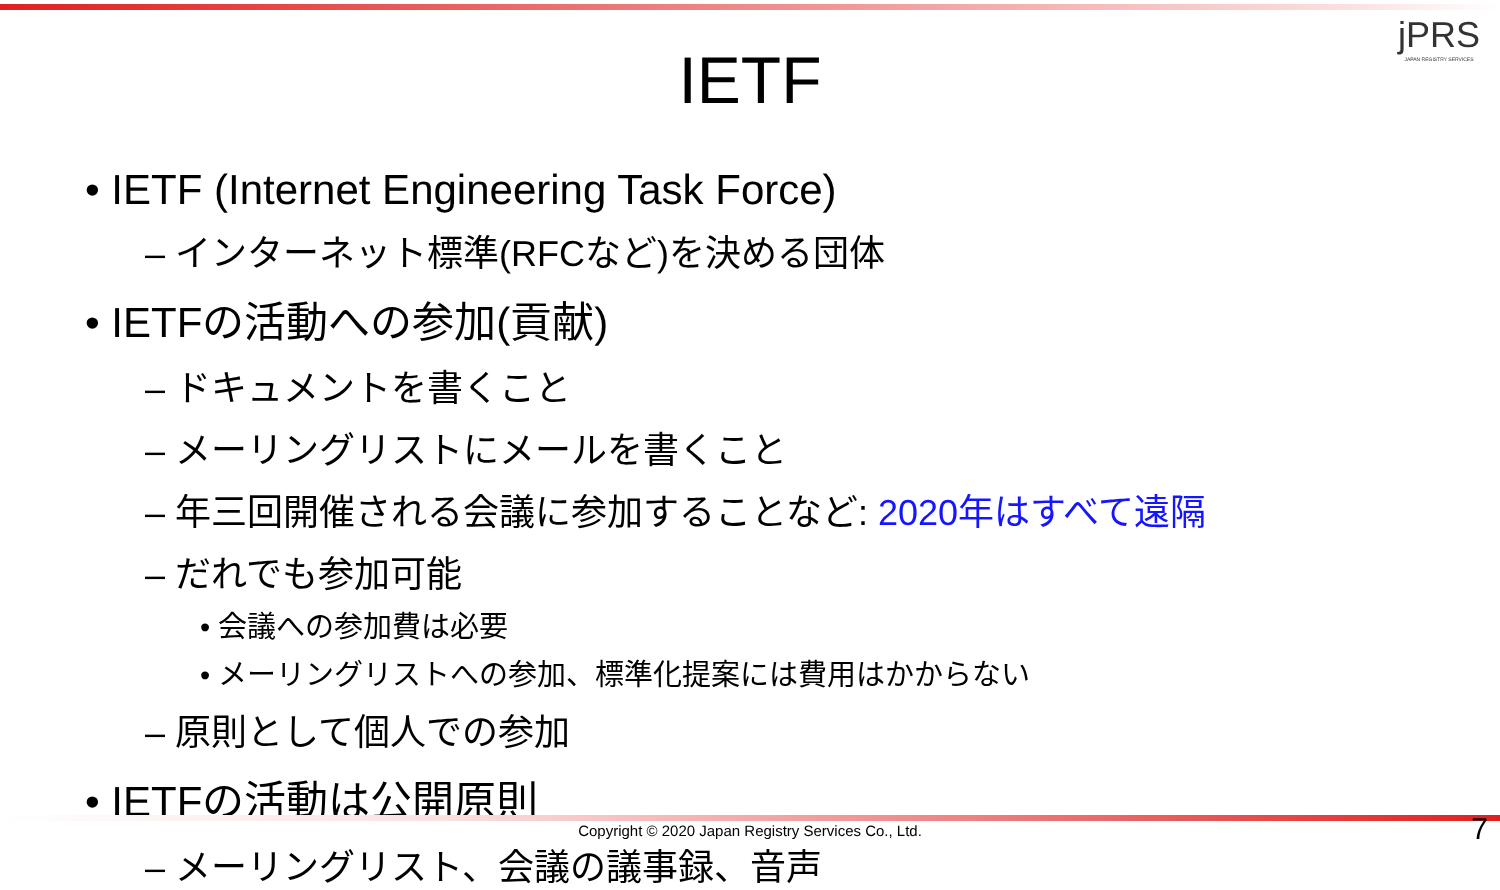jPRS
JAPAN REGISTRY SERVICES
IETF
• IETF (Internet Engineering Task Force)
– インターネット標準(RFCなど)を決める団体
• IETFの活動への参加(貢献)
– ドキュメントを書くこと
– メーリングリストにメールを書くこと
– 年三回開催される会議に参加することなど: 2020年はすべて遠隔
– だれでも参加可能
• 会議への参加費は必要
• メーリングリストへの参加、標準化提案には費用はかからない
– 原則として個人での参加
• IETFの活動は公開原則
– メーリングリスト、会議の議事録、音声
Copyright © 2020 Japan Registry Services Co., Ltd. 7